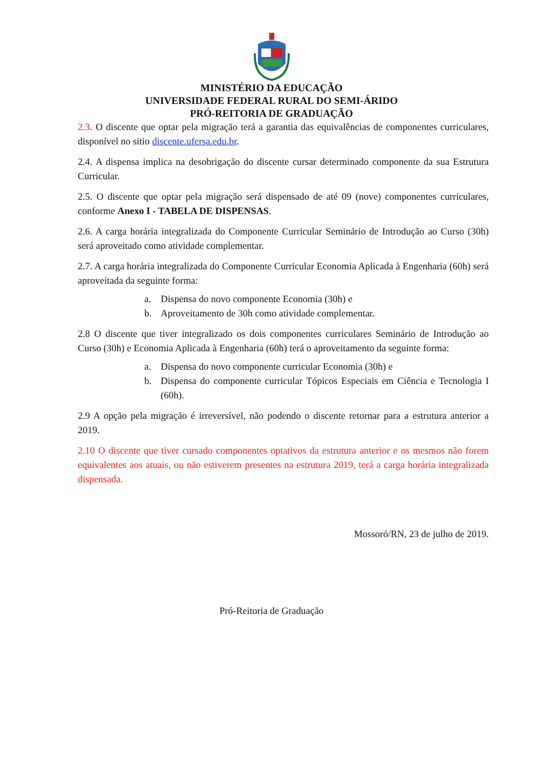MINISTÉRIO DA EDUCAÇÃO
UNIVERSIDADE FEDERAL RURAL DO SEMI-ÁRIDO
PRÓ-REITORIA DE GRADUAÇÃO
2.3. O discente que optar pela migração terá a garantia das equivalências de componentes curriculares, disponível no sitio discente.ufersa.edu.br.
2.4. A dispensa implica na desobrigação do discente cursar determinado componente da sua Estrutura Curricular.
2.5. O discente que optar pela migração será dispensado de até 09 (nove) componentes curriculares, conforme Anexo I - TABELA DE DISPENSAS.
2.6. A carga horária integralizada do Componente Curricular Seminário de Introdução ao Curso (30h) será aproveitado como atividade complementar.
2.7. A carga horária integralizada do Componente Curricular Economia Aplicada à Engenharia (60h) será aproveitada da seguinte forma:
a. Dispensa do novo componente Economia (30h) e
b. Aproveitamento de 30h como atividade complementar.
2.8 O discente que tiver integralizado os dois componentes curriculares Seminário de Introdução ao Curso (30h) e Economia Aplicada à Engenharia (60h) terá o aproveitamento da seguinte forma:
a. Dispensa do novo componente curricular Economia (30h) e
b. Dispensa do componente curricular Tópicos Especiais em Ciência e Tecnologia I (60h).
2.9 A opção pela migração é irreversível, não podendo o discente retornar para a estrutura anterior a 2019.
2.10 O discente que tiver cursado componentes optativos da estrutura anterior e os mesmos não forem equivalentes aos atuais, ou não estiverem presentes na estrutura 2019, terá a carga horária integralizada dispensada.
Mossoró/RN, 23 de julho de 2019.
Pró-Reitoria de Graduação